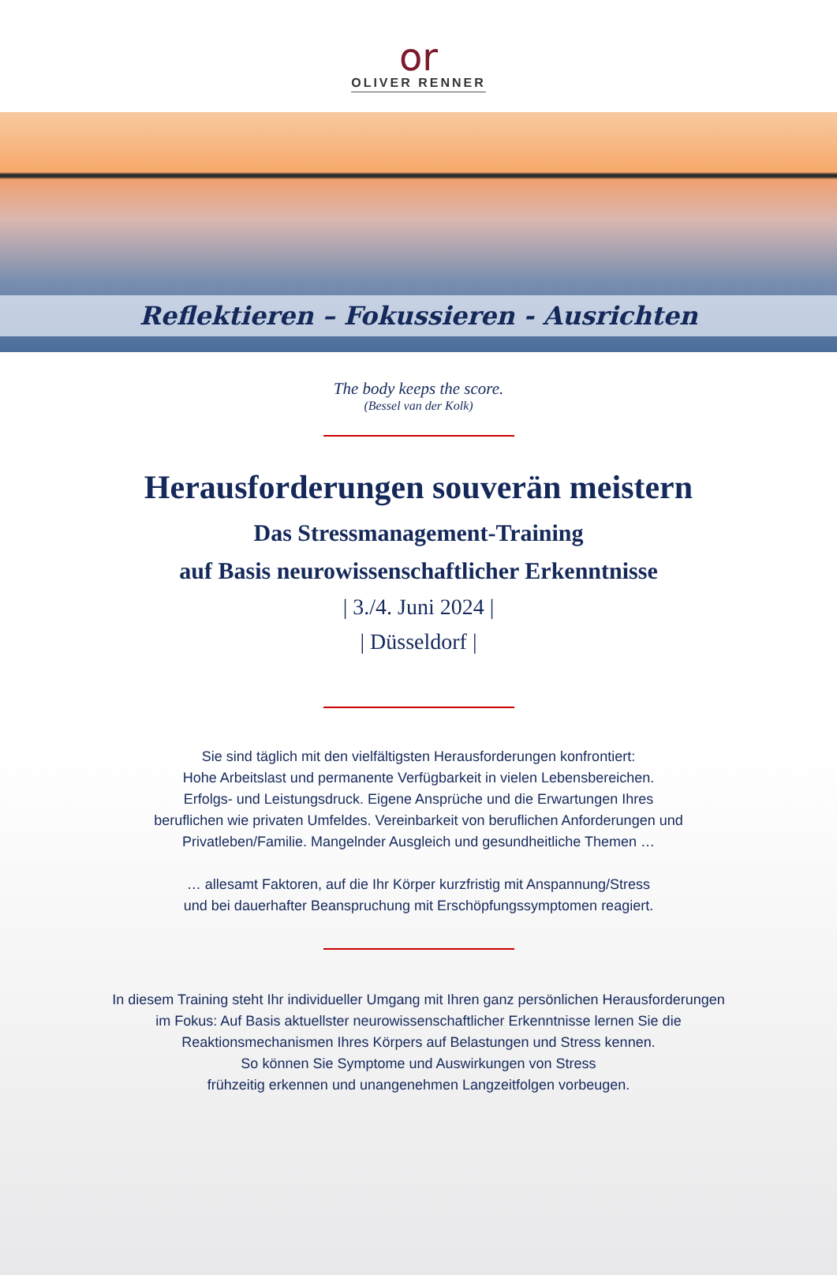or
OLIVER RENNER
Reflektieren – Fokussieren - Ausrichten
The body keeps the score.
(Bessel van der Kolk)
Herausforderungen souverän meistern
Das Stressmanagement-Training
auf Basis neurowissenschaftlicher Erkenntnisse
| 3./4. Juni 2024 |
| Düsseldorf |
Sie sind täglich mit den vielfältigsten Herausforderungen konfrontiert:
Hohe Arbeitslast und permanente Verfügbarkeit in vielen Lebensbereichen.
Erfolgs- und Leistungsdruck. Eigene Ansprüche und die Erwartungen Ihres
beruflichen wie privaten Umfeldes. Vereinbarkeit von beruflichen Anforderungen und
Privatleben/Familie. Mangelnder Ausgleich und gesundheitliche Themen …
… allesamt Faktoren, auf die Ihr Körper kurzfristig mit Anspannung/Stress
und bei dauerhafter Beanspruchung mit Erschöpfungssymptomen reagiert.
In diesem Training steht Ihr individueller Umgang mit Ihren ganz persönlichen Herausforderungen
im Fokus: Auf Basis aktuellster neurowissenschaftlicher Erkenntnisse lernen Sie die
Reaktionsmechanismen Ihres Körpers auf Belastungen und Stress kennen.
So können Sie Symptome und Auswirkungen von Stress
frühzeitig erkennen und unangenehmen Langzeitfolgen vorbeugen.